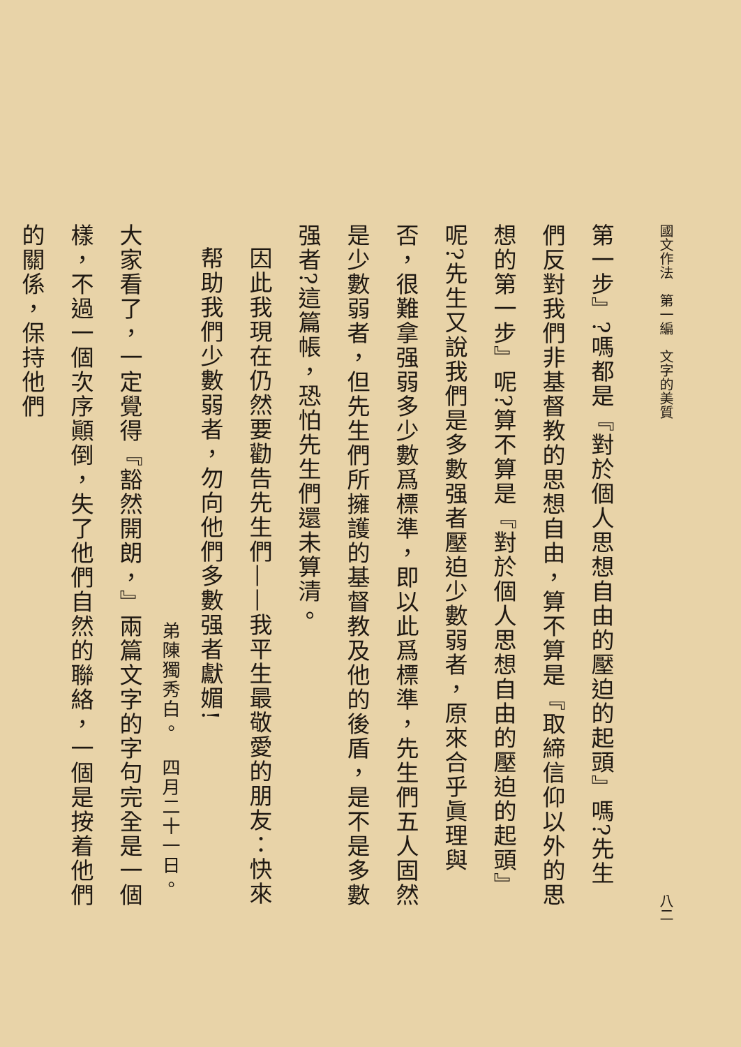國文作法　第一編　文字的美質 八二
第一步』?嗎都是『對於個人思想自由的壓迫的起頭』嗎?先生們反對我們非基督教的思想自由，算不算是『取締信仰以外的思想的第一步』呢?算不算是『對於個人思想自由的壓迫的起頭』呢?先生又說我們是多數强者壓迫少數弱者，原來合乎眞理與否，很難拿强弱多少數爲標準，即以此爲標準，先生們五人固然是少數弱者，但先生們所擁護的基督教及他的後盾，是不是多數强者?這篇帳，恐怕先生們還未算清。
因此我現在仍然要勸告先生們——我平生最敬愛的朋友：快來帮助我們少數弱者，勿向他們多數强者獻媚!
弟陳獨秀白。　四月二十一日。
大家看了，一定覺得『豁然開朗，』兩篇文字的字句完全是一個樣，不過一個次序顚倒，失了他們自然的聯絡，一個是按着他們的關係，保持他們